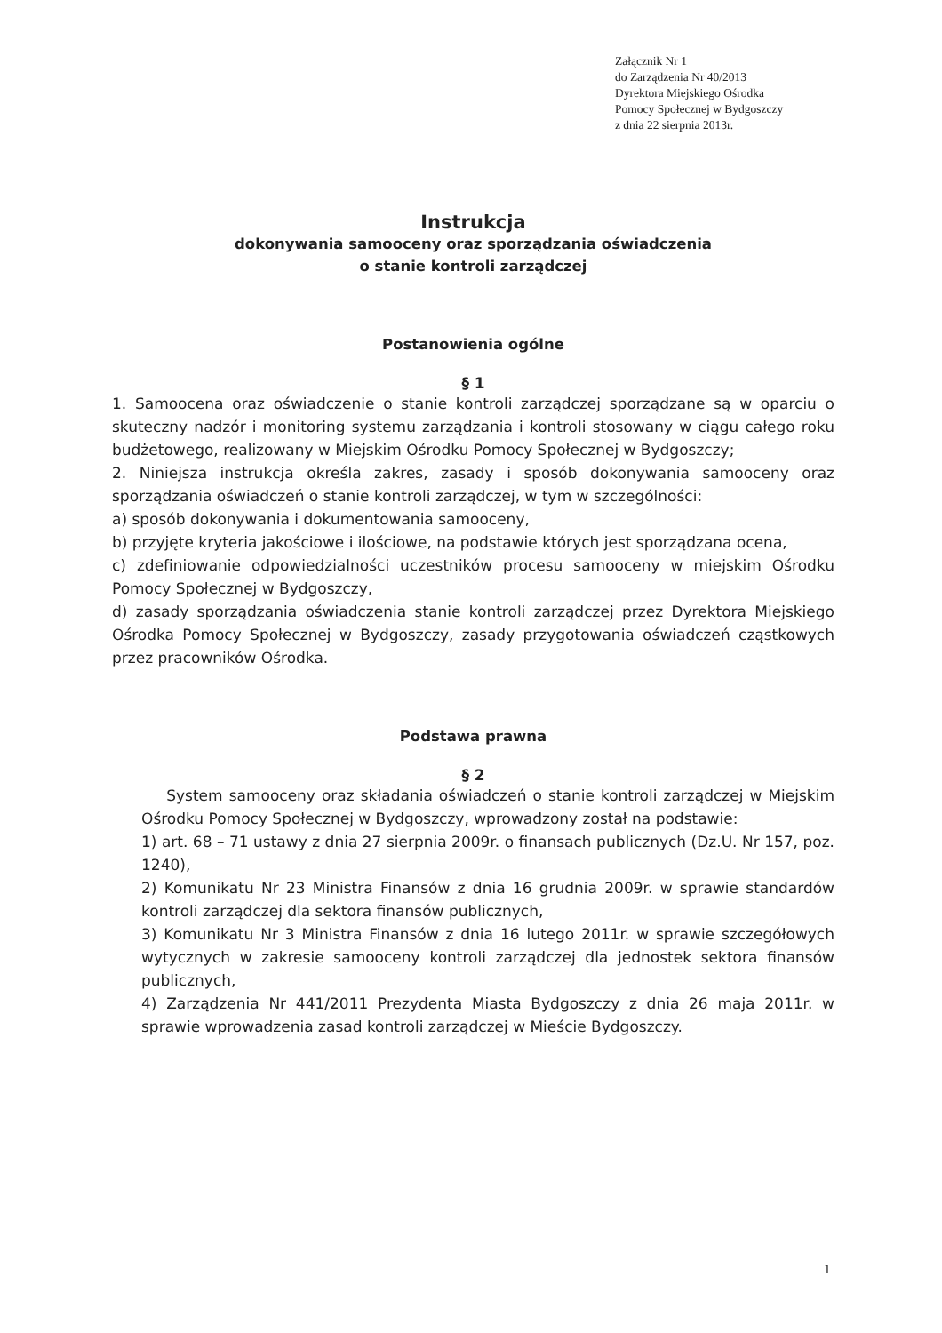Załącznik Nr 1
do Zarządzenia Nr 40/2013
Dyrektora Miejskiego Ośrodka
Pomocy Społecznej w Bydgoszczy
z dnia 22 sierpnia 2013r.
Instrukcja
dokonywania samooceny oraz sporządzania oświadczenia
o stanie kontroli zarządczej
Postanowienia ogólne
§ 1
1. Samoocena oraz oświadczenie o stanie kontroli zarządczej sporządzane są w oparciu o skuteczny nadzór i monitoring systemu zarządzania i kontroli stosowany w ciągu całego roku budżetowego, realizowany w Miejskim Ośrodku Pomocy Społecznej w Bydgoszczy;
2. Niniejsza instrukcja określa zakres, zasady i sposób dokonywania samooceny oraz sporządzania oświadczeń o stanie kontroli zarządczej, w tym w szczególności:
a) sposób dokonywania i dokumentowania samooceny,
b) przyjęte kryteria jakościowe i ilościowe, na podstawie których jest sporządzana ocena,
c) zdefiniowanie odpowiedzialności uczestników procesu samooceny w miejskim Ośrodku Pomocy Społecznej w Bydgoszczy,
d) zasady sporządzania oświadczenia stanie kontroli zarządczej przez Dyrektora Miejskiego Ośrodka Pomocy Społecznej w Bydgoszczy, zasady przygotowania oświadczeń cząstkowych przez pracowników Ośrodka.
Podstawa prawna
§ 2
System samooceny oraz składania oświadczeń o stanie kontroli zarządczej w Miejskim Ośrodku Pomocy Społecznej w Bydgoszczy, wprowadzony został na podstawie:
1) art. 68 – 71 ustawy z dnia 27 sierpnia 2009r. o finansach publicznych (Dz.U. Nr 157, poz. 1240),
2) Komunikatu Nr 23 Ministra Finansów z dnia 16 grudnia 2009r. w sprawie standardów kontroli zarządczej dla sektora finansów publicznych,
3) Komunikatu Nr 3 Ministra Finansów z dnia 16 lutego 2011r. w sprawie szczegółowych wytycznych w zakresie samooceny kontroli zarządczej dla jednostek sektora finansów publicznych,
4) Zarządzenia Nr 441/2011 Prezydenta Miasta Bydgoszczy z dnia 26 maja 2011r. w sprawie wprowadzenia zasad kontroli zarządczej w Mieście Bydgoszczy.
1